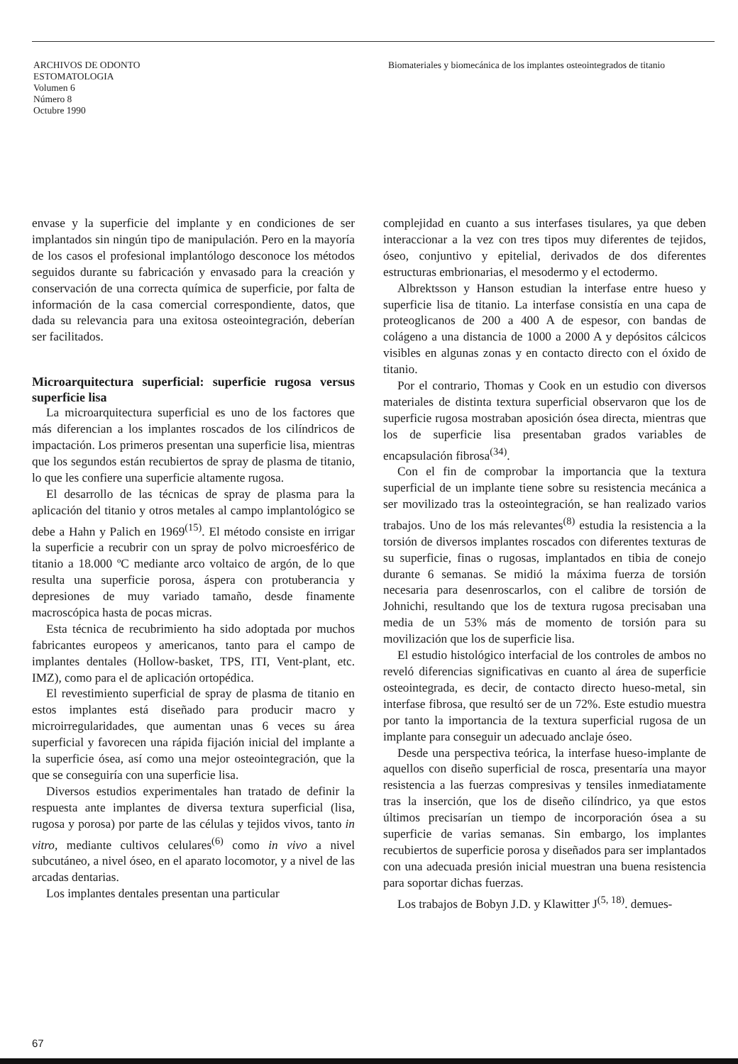ARCHIVOS DE ODONTO
ESTOMATOLOGIA
Volumen 6
Número 8
Octubre 1990
Biomateriales y biomecánica de los implantes osteointegrados de titanio
envase y la superficie del implante y en condiciones de ser implantados sin ningún tipo de manipulación. Pero en la mayoría de los casos el profesional implantólogo desconoce los métodos seguidos durante su fabricación y envasado para la creación y conservación de una correcta química de superficie, por falta de información de la casa comercial correspondiente, datos, que dada su relevancia para una exitosa osteointegración, deberían ser facilitados.
Microarquitectura superficial: superficie rugosa versus superficie lisa
La microarquitectura superficial es uno de los factores que más diferencian a los implantes roscados de los cilíndricos de impactación. Los primeros presentan una superficie lisa, mientras que los segundos están recubiertos de spray de plasma de titanio, lo que les confiere una superficie altamente rugosa.
El desarrollo de las técnicas de spray de plasma para la aplicación del titanio y otros metales al campo implantológico se debe a Hahn y Palich en 1969<sup>(15)</sup>. El método consiste en irrigar la superficie a recubrir con un spray de polvo microesférico de titanio a 18.000 ºC mediante arco voltaico de argón, de lo que resulta una superficie porosa, áspera con protuberancia y depresiones de muy variado tamaño, desde finamente macroscópica hasta de pocas micras.
Esta técnica de recubrimiento ha sido adoptada por muchos fabricantes europeos y americanos, tanto para el campo de implantes dentales (Hollow-basket, TPS, ITI, Vent-plant, etc. IMZ), como para el de aplicación ortopédica.
El revestimiento superficial de spray de plasma de titanio en estos implantes está diseñado para producir macro y microirregularidades, que aumentan unas 6 veces su área superficial y favorecen una rápida fijación inicial del implante a la superficie ósea, así como una mejor osteointegración, que la que se conseguiría con una superficie lisa.
Diversos estudios experimentales han tratado de definir la respuesta ante implantes de diversa textura superficial (lisa, rugosa y porosa) por parte de las células y tejidos vivos, tanto in vitro, mediante cultivos celulares<sup>(6)</sup> como in vivo a nivel subcutáneo, a nivel óseo, en el aparato locomotor, y a nivel de las arcadas dentarias.
Los implantes dentales presentan una particular
complejidad en cuanto a sus interfases tisulares, ya que deben interaccionar a la vez con tres tipos muy diferentes de tejidos, óseo, conjuntivo y epitelial, derivados de dos diferentes estructuras embrionarias, el mesodermo y el ectodermo.
Albrektsson y Hanson estudian la interfase entre hueso y superficie lisa de titanio. La interfase consistía en una capa de proteoglicanos de 200 a 400 A de espesor, con bandas de colágeno a una distancia de 1000 a 2000 A y depósitos cálcicos visibles en algunas zonas y en contacto directo con el óxido de titanio.
Por el contrario, Thomas y Cook en un estudio con diversos materiales de distinta textura superficial observaron que los de superficie rugosa mostraban aposición ósea directa, mientras que los de superficie lisa presentaban grados variables de encapsulación fibrosa<sup>(34)</sup>.
Con el fin de comprobar la importancia que la textura superficial de un implante tiene sobre su resistencia mecánica a ser movilizado tras la osteointegración, se han realizado varios trabajos. Uno de los más relevantes<sup>(8)</sup> estudia la resistencia a la torsión de diversos implantes roscados con diferentes texturas de su superficie, finas o rugosas, implantados en tibia de conejo durante 6 semanas. Se midió la máxima fuerza de torsión necesaria para desenroscarlos, con el calibre de torsión de Johnichi, resultando que los de textura rugosa precisaban una media de un 53% más de momento de torsión para su movilización que los de superficie lisa.
El estudio histológico interfacial de los controles de ambos no reveló diferencias significativas en cuanto al área de superficie osteointegrada, es decir, de contacto directo hueso-metal, sin interfase fibrosa, que resultó ser de un 72%. Este estudio muestra por tanto la importancia de la textura superficial rugosa de un implante para conseguir un adecuado anclaje óseo.
Desde una perspectiva teórica, la interfase hueso-implante de aquellos con diseño superficial de rosca, presentaría una mayor resistencia a las fuerzas compresivas y tensiles inmediatamente tras la inserción, que los de diseño cilíndrico, ya que estos últimos precisarían un tiempo de incorporación ósea a su superficie de varias semanas. Sin embargo, los implantes recubiertos de superficie porosa y diseñados para ser implantados con una adecuada presión inicial muestran una buena resistencia para soportar dichas fuerzas.
Los trabajos de Bobyn J.D. y Klawitter J<sup>(5, 18)</sup>. demues-
67